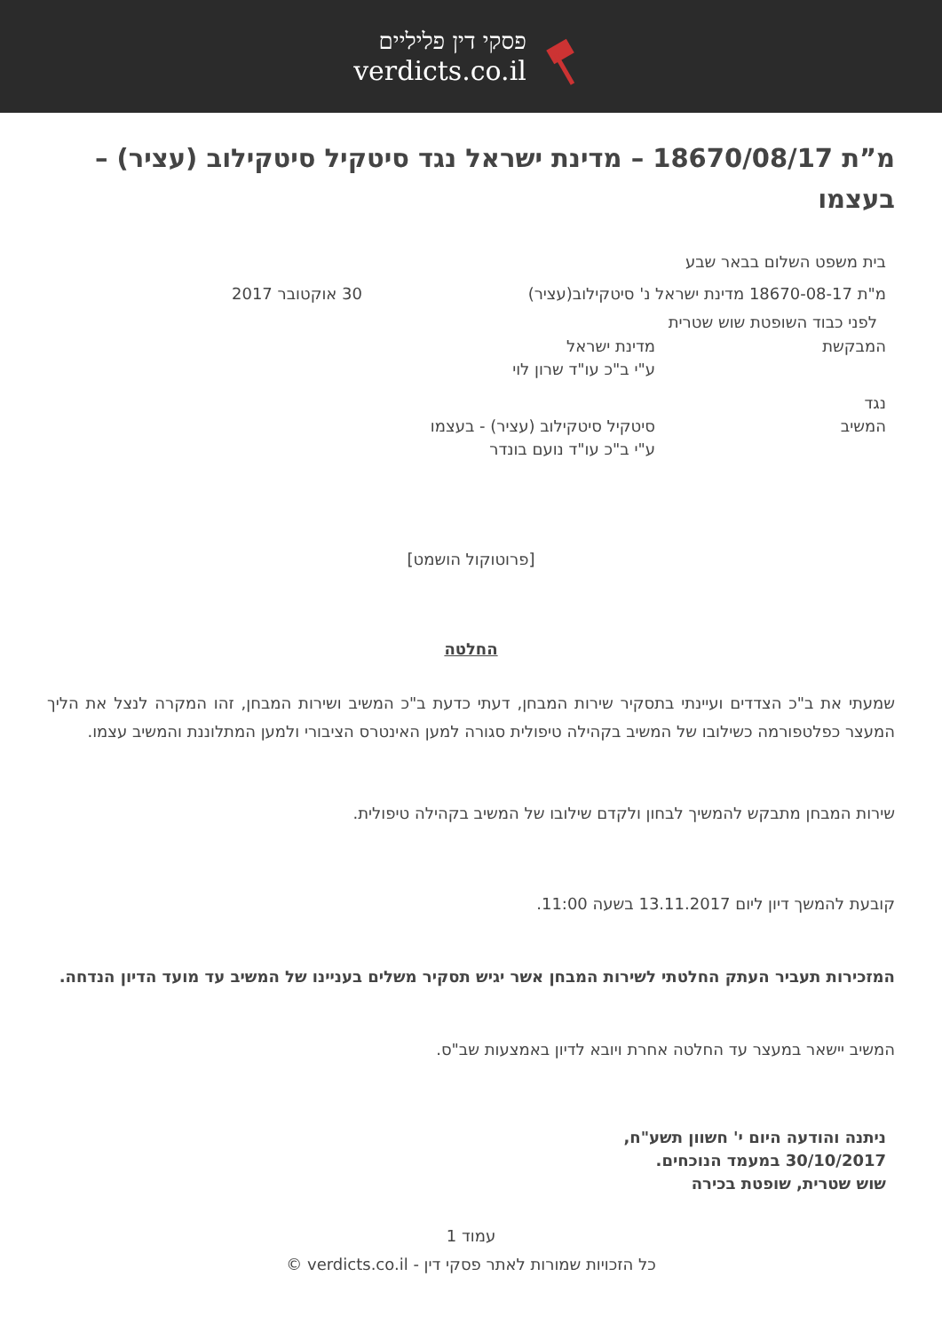פסקי דין פליליים
verdicts.co.il
מ”ת 18670/08/17 – מדינת ישראל נגד סיטקיל סיטקילוב (עציר) – בעצמו
בית משפט השלום בבאר שבע
מ"ת 18670-08-17 מדינת ישראל נ' סיטקילוב(עציר) 30 אוקטובר 2017
לפני כבוד השופטת שוש שטרית
המבקשת מדינת ישראל
ע"י ב"כ עו"ד שרון לוי
נגד
המשיב סיטקיל סיטקילוב (עציר) - בעצמו
ע"י ב"כ עו"ד נועם בונדר
[פרוטוקול הושמט]
החלטה
שמעתי את ב"כ הצדדים ועיינתי בתסקיר שירות המבחן, דעתי כדעת ב"כ המשיב ושירות המבחן, זהו המקרה לנצל את הליך המעצר כפלטפורמה כשילובו של המשיב בקהילה טיפולית סגורה למען האינטרס הציבורי ולמען המתלוננת והמשיב עצמו.
שירות המבחן מתבקש להמשיך לבחון ולקדם שילובו של המשיב בקהילה טיפולית.
קובעת להמשך דיון ליום 13.11.2017 בשעה 11:00.
המזכירות תעביר העתק החלטתי לשירות המבחן אשר יגיש תסקיר משלים בעניינו של המשיב עד מועד הדיון הנדחה.
המשיב יישאר במעצר עד החלטה אחרת ויובא לדיון באמצעות שב"ס.
ניתנה והודעה היום י' חשוון תשע"ח,
30/10/2017 במעמד הנוכחים.
שוש שטרית, שופטת בכירה
עמוד 1
כל הזכויות שמורות לאתר פסקי דין - verdicts.co.il ©